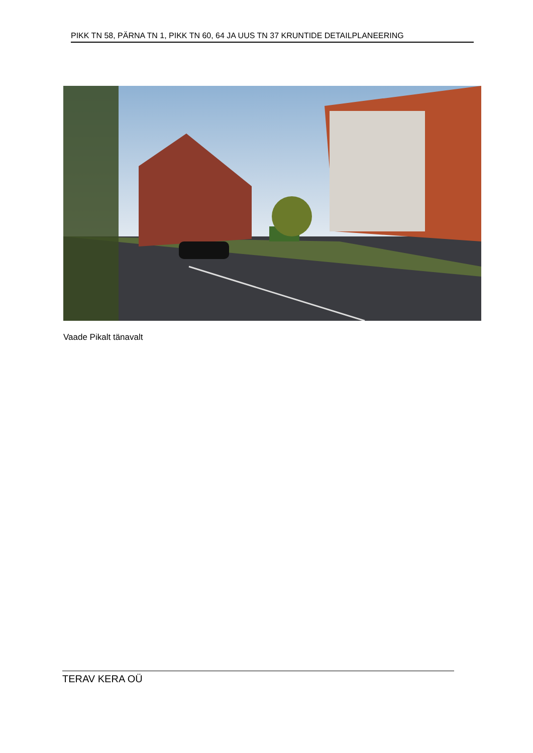PIKK TN 58, PÄRNA TN 1, PIKK TN 60, 64 JA UUS TN 37 KRUNTIDE DETAILPLANEERING
Vaade Pikalt tänavalt
TERAV KERA OÜ